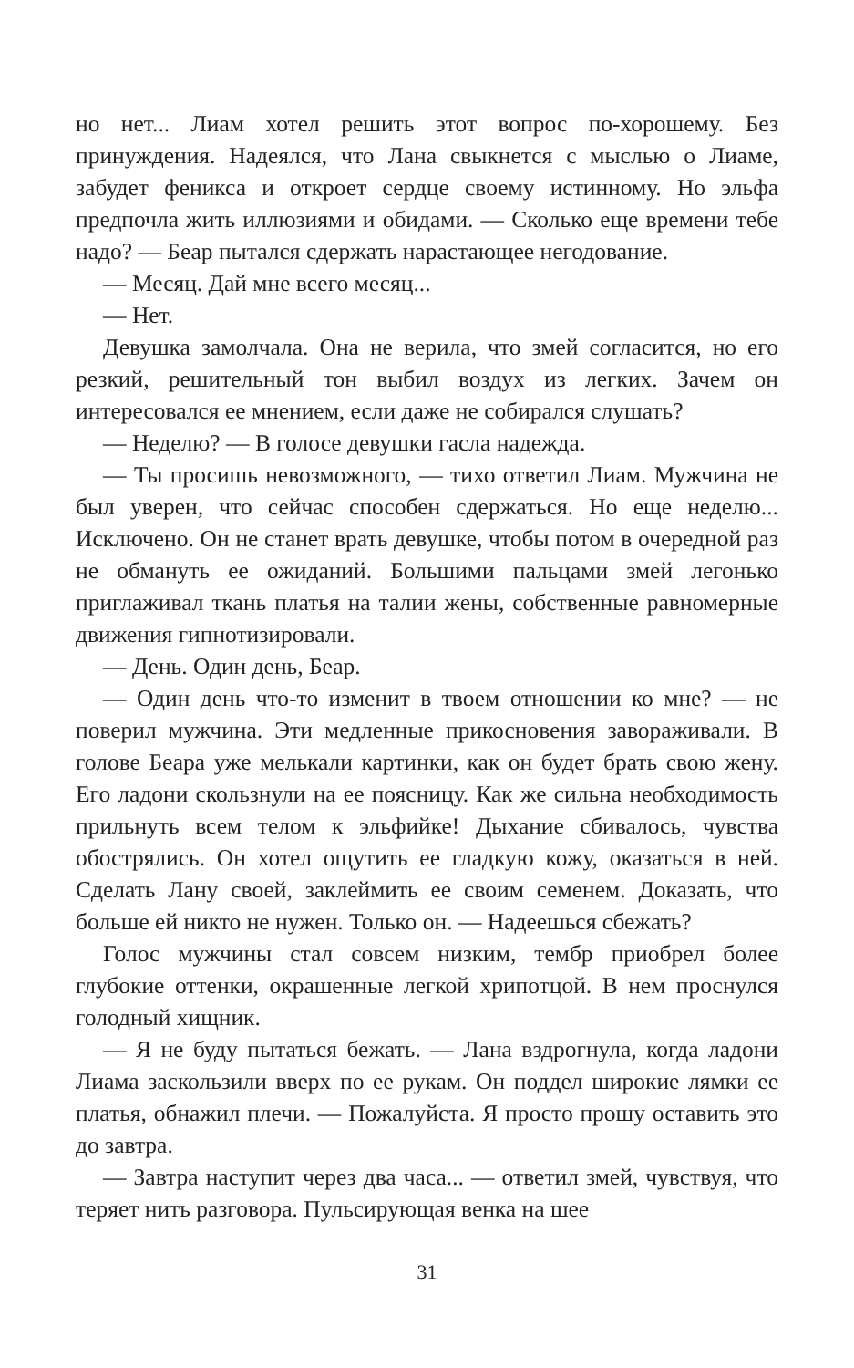но нет... Лиам хотел решить этот вопрос по-хорошему. Без принуждения. Надеялся, что Лана свыкнется с мыслью о Лиаме, забудет феникса и откроет сердце своему истинному. Но эльфа предпочла жить иллюзиями и обидами. — Сколько еще времени тебе надо? — Беар пытался сдержать нарастающее негодование.
— Месяц. Дай мне всего месяц...
— Нет.
Девушка замолчала. Она не верила, что змей согласится, но его резкий, решительный тон выбил воздух из легких. Зачем он интересовался ее мнением, если даже не собирался слушать?
— Неделю? — В голосе девушки гасла надежда.
— Ты просишь невозможного, — тихо ответил Лиам. Мужчина не был уверен, что сейчас способен сдержаться. Но еще неделю... Исключено. Он не станет врать девушке, чтобы потом в очередной раз не обмануть ее ожиданий. Большими пальцами змей легонько приглаживал ткань платья на талии жены, собственные равномерные движения гипнотизировали.
— День. Один день, Беар.
— Один день что-то изменит в твоем отношении ко мне? — не поверил мужчина. Эти медленные прикосновения завораживали. В голове Беара уже мелькали картинки, как он будет брать свою жену. Его ладони скользнули на ее поясницу. Как же сильна необходимость прильнуть всем телом к эльфийке! Дыхание сбивалось, чувства обострялись. Он хотел ощутить ее гладкую кожу, оказаться в ней. Сделать Лану своей, заклеймить ее своим семенем. Доказать, что больше ей никто не нужен. Только он. — Надеешься сбежать?
Голос мужчины стал совсем низким, тембр приобрел более глубокие оттенки, окрашенные легкой хрипотцой. В нем проснулся голодный хищник.
— Я не буду пытаться бежать. — Лана вздрогнула, когда ладони Лиама заскользили вверх по ее рукам. Он поддел широкие лямки ее платья, обнажил плечи. — Пожалуйста. Я просто прошу оставить это до завтра.
— Завтра наступит через два часа... — ответил змей, чувствуя, что теряет нить разговора. Пульсирующая венка на шее
31